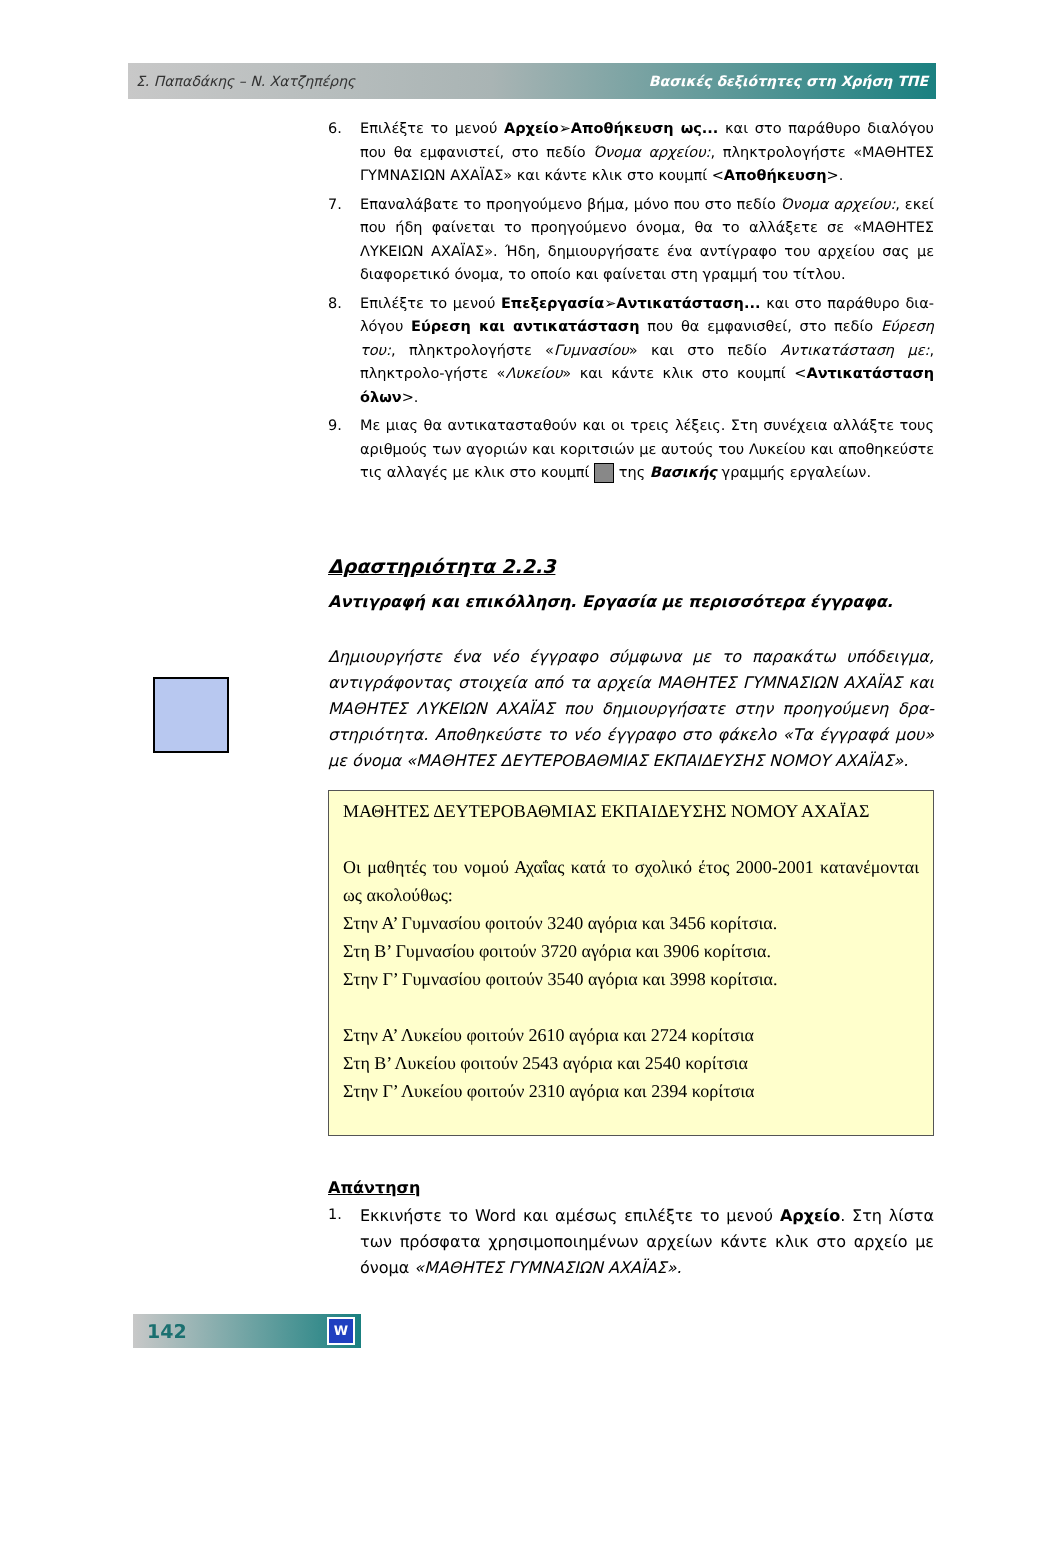Σ. Παπαδάκης – Ν. Χατζηπέρης Βασικές δεξιότητες στη Χρήση ΤΠΕ
6. Επιλέξτε το μενού Αρχείο➢Αποθήκευση ως... και στο παράθυρο διαλόγου που θα εμφανιστεί, στο πεδίο Όνομα αρχείου:, πληκτρολογήστε «ΜΑΘΗΤΕΣ ΓΥΜΝΑΣΙΩΝ ΑΧΑΪΑΣ» και κάντε κλικ στο κουμπί <Αποθήκευση>.
7. Επαναλάβατε το προηγούμενο βήμα, μόνο που στο πεδίο Όνομα αρχείου:, εκεί που ήδη φαίνεται το προηγούμενο όνομα, θα το αλλάξετε σε «ΜΑΘΗΤΕΣ ΛΥΚΕΙΩΝ ΑΧΑΪΑΣ». Ήδη, δημιουργήσατε ένα αντίγραφο του αρχείου σας με διαφορετικό όνομα, το οποίο και φαίνεται στη γραμμή του τίτλου.
8. Επιλέξτε το μενού Επεξεργασία➢Αντικατάσταση... και στο παράθυρο δια-λόγου Εύρεση και αντικατάσταση που θα εμφανισθεί, στο πεδίο Εύρεση του:, πληκτρολογήστε «Γυμνασίου» και στο πεδίο Αντικατάσταση με:, πληκτρολο-γήστε «Λυκείου» και κάντε κλικ στο κουμπί <Αντικατάσταση όλων>.
9. Με μιας θα αντικατασταθούν και οι τρεις λέξεις. Στη συνέχεια αλλάξτε τους αριθμούς των αγοριών και κοριτσιών με αυτούς του Λυκείου και αποθηκεύστε τις αλλαγές με κλικ στο κουμπί της Βασικής γραμμής εργαλείων.
Δραστηριότητα 2.2.3
Αντιγραφή και επικόλληση. Εργασία με περισσότερα έγγραφα.
Δημιουργήστε ένα νέο έγγραφο σύμφωνα με το παρακάτω υπόδειγμα, αντιγράφοντας στοιχεία από τα αρχεία ΜΑΘΗΤΕΣ ΓΥΜΝΑΣΙΩΝ ΑΧΑΪΑΣ και ΜΑΘΗΤΕΣ ΛΥΚΕΙΩΝ ΑΧΑΪΑΣ που δημιουργήσατε στην προηγούμενη δρα-στηριότητα. Αποθηκεύστε το νέο έγγραφο στο φάκελο «Τα έγγραφά μου» με όνομα «ΜΑΘΗΤΕΣ ΔΕΥΤΕΡΟΒΑΘΜΙΑΣ ΕΚΠΑΙΔΕΥΣΗΣ ΝΟΜΟΥ ΑΧΑΪΑΣ».
ΜΑΘΗΤΕΣ ΔΕΥΤΕΡΟΒΑΘΜΙΑΣ ΕΚΠΑΙΔΕΥΣΗΣ ΝΟΜΟΥ ΑΧΑΪΑΣ
Οι μαθητές του νομού Αχαΐας κατά το σχολικό έτος 2000-2001 κατανέμονται ως ακολούθως:
Στην Α’ Γυμνασίου φοιτούν 3240 αγόρια και 3456 κορίτσια.
Στη Β’ Γυμνασίου φοιτούν 3720 αγόρια και 3906 κορίτσια.
Στην Γ’ Γυμνασίου φοιτούν 3540 αγόρια και 3998 κορίτσια.
Στην Α’ Λυκείου φοιτούν 2610 αγόρια και 2724 κορίτσια
Στη Β’ Λυκείου φοιτούν 2543 αγόρια και 2540 κορίτσια
Στην Γ’ Λυκείου φοιτούν 2310 αγόρια και 2394 κορίτσια
Απάντηση
1. Εκκινήστε το Word και αμέσως επιλέξτε το μενού Αρχείο. Στη λίστα των πρόσφατα χρησιμοποιημένων αρχείων κάντε κλικ στο αρχείο με όνομα «ΜΑΘΗΤΕΣ ΓΥΜΝΑΣΙΩΝ ΑΧΑΪΑΣ».
142
W